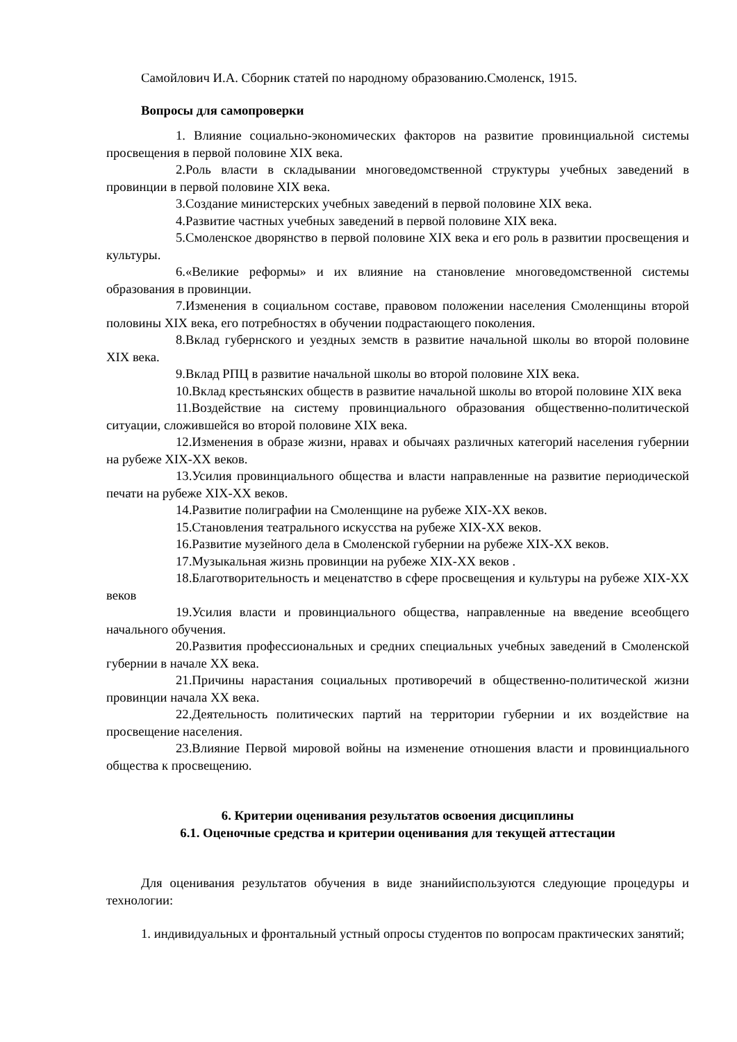Самойлович И.А. Сборник статей по народному образованию.Смоленск, 1915.
Вопросы для самопроверки
1. Влияние социально-экономических факторов на развитие провинциальной системы просвещения в первой половине XIX века.
2. Роль власти в складывании многоведомственной структуры учебных заведений в провинции в первой половине XIX века.
3. Создание министерских учебных заведений в первой половине XIX века.
4. Развитие частных учебных заведений в первой половине XIX века.
5. Смоленское дворянство в первой половине XIX века и его роль в развитии просвещения и культуры.
6. «Великие реформы» и их влияние на становление многоведомственной системы образования в провинции.
7. Изменения в социальном составе, правовом положении населения Смоленщины второй половины XIX века, его потребностях в обучении подрастающего поколения.
8. Вклад губернского и уездных земств в развитие начальной школы во второй половине XIX века.
9. Вклад РПЦ в развитие начальной школы во второй половине XIX века.
10. Вклад крестьянских обществ в развитие начальной школы во второй половине XIX века
11. Воздействие на систему провинциального образования общественно-политической ситуации, сложившейся во второй половине XIX века.
12. Изменения в образе жизни, нравах и обычаях различных категорий населения губернии на рубеже XIX-XX веков.
13. Усилия провинциального общества и власти направленные на развитие периодической печати на рубеже XIX-XX веков.
14. Развитие полиграфии на Смоленщине на рубеже XIX-XX веков.
15. Становления театрального искусства на рубеже XIX-XX веков.
16. Развитие музейного дела в Смоленской губернии на рубеже XIX-XX веков.
17. Музыкальная жизнь провинции на рубеже XIX-XX веков .
18. Благотворительность и меценатство в сфере просвещения и культуры на рубеже XIX-XX веков
19. Усилия власти и провинциального общества, направленные на введение всеобщего начального обучения.
20. Развития профессиональных и средних специальных учебных заведений в Смоленской губернии в начале XX века.
21. Причины нарастания социальных противоречий в общественно-политической жизни провинции начала XX века.
22. Деятельность политических партий на территории губернии и их воздействие на просвещение населения.
23. Влияние Первой мировой войны на изменение отношения власти и провинциального общества к просвещению.
6. Критерии оценивания результатов освоения дисциплины
6.1. Оценочные средства и критерии оценивания для текущей аттестации
Для оценивания результатов обучения в виде знанийиспользуются следующие процедуры и технологии:
1. индивидуальных и фронтальный устный опросы студентов по вопросам практических занятий;